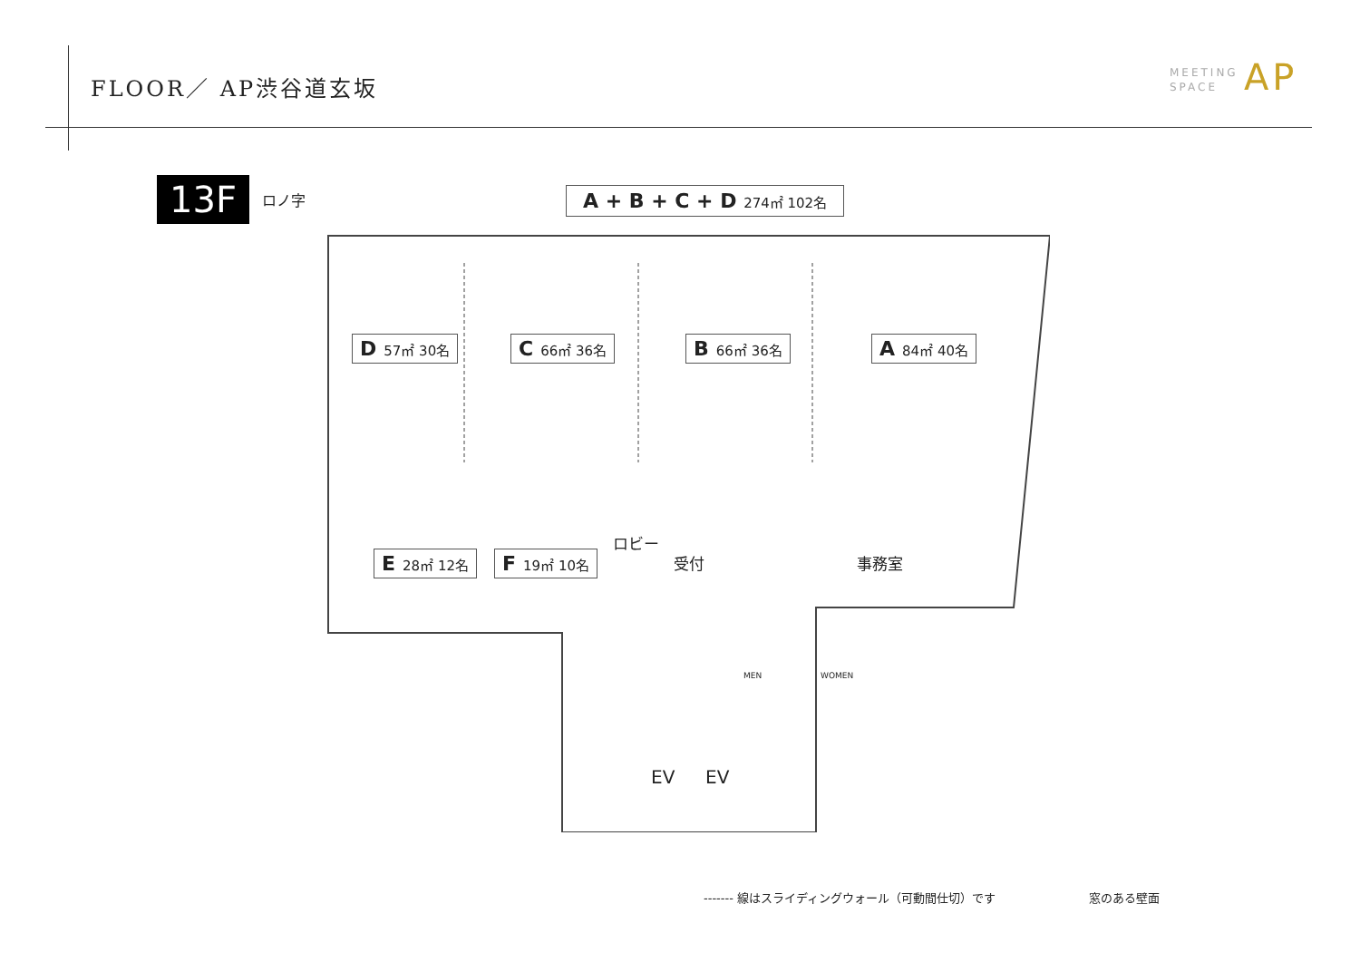FLOOR／ AP渋谷道玄坂
MEETING
SPACE
AP
13F ロノ字
A + B + C + D 274㎡ 102名
D 57㎡ 30名 C 66㎡ 36名 B 66㎡ 36名 A 84㎡ 40名
E 28㎡ 12名 F 19㎡ 10名
ロビー
受付 事務室
MEN WOMEN
EV EV
------- 線はスライディングウォール（可動間仕切）です 窓のある壁面